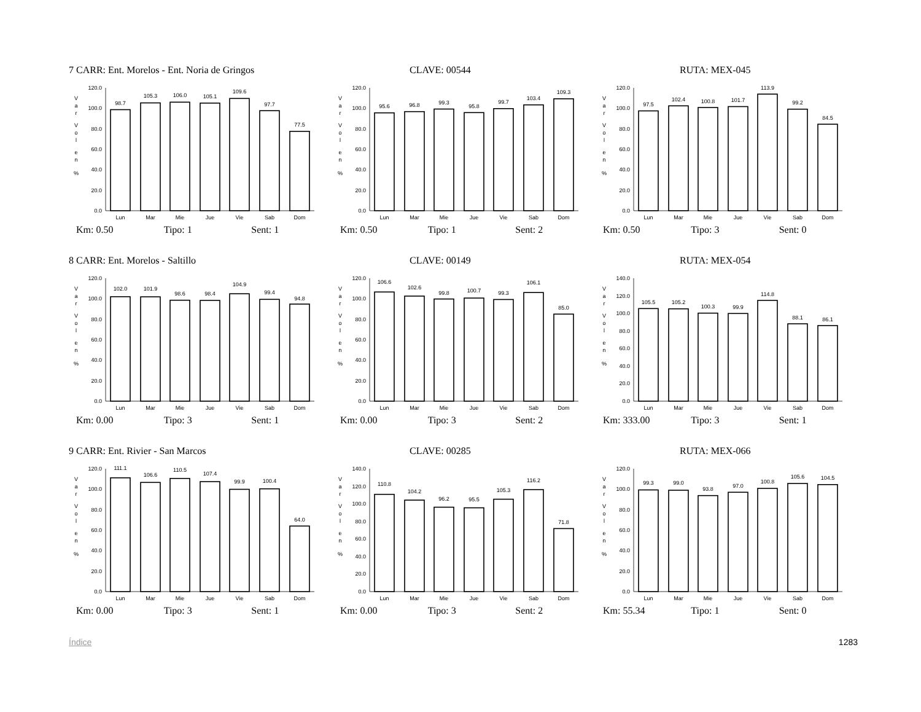7 CARR: Ent. Morelos - Ent. Noria de Gringos
CLAVE: 00544
RUTA: MEX-045
V
a
r
V
o
l
e
n
%
0.0
20.0
40.0
60.0
80.0
100.0
120.0
98.7
105.3
106.0
105.1
109.6
97.7
77.5
Lun
Mar
Mie
Jue
Vie
Sab
Dom
V
a
r
V
o
l
e
n
%
0.0
20.0
40.0
60.0
80.0
100.0
120.0
95.6
96.8
99.3
95.8
99.7
103.4
109.3
Lun
Mar
Mie
Jue
Vie
Sab
Dom
V
a
r
V
o
l
e
n
%
0.0
20.0
40.0
60.0
80.0
100.0
120.0
97.5
102.4
100.8
101.7
113.9
99.2
84.5
Lun
Mar
Mie
Jue
Vie
Sab
Dom
Km: 0.50 Tipo: 1 Sent: 1
Km: 0.50 Tipo: 1 Sent: 2
Km: 0.50 Tipo: 3 Sent: 0
8 CARR: Ent. Morelos - Saltillo
CLAVE: 00149
RUTA: MEX-054
V
a
r
V
o
l
e
n
%
0.0
20.0
40.0
60.0
80.0
100.0
120.0
102.0
101.9
98.6
98.4
104.9
99.4
94.8
Lun
Mar
Mie
Jue
Vie
Sab
Dom
V
a
r
V
o
l
e
n
%
0.0
20.0
40.0
60.0
80.0
100.0
120.0
106.6
102.6
99.8
100.7
99.3
106.1
85.0
Lun
Mar
Mie
Jue
Vie
Sab
Dom
V
a
r
V
o
l
e
n
%
0.0
20.0
40.0
60.0
80.0
100.0
120.0
140.0
105.5
105.2
100.3
99.9
114.8
88.1
86.1
Lun
Mar
Mie
Jue
Vie
Sab
Dom
Km: 0.00 Tipo: 3 Sent: 1
Km: 0.00 Tipo: 3 Sent: 2
Km: 333.00 Tipo: 3 Sent: 1
9 CARR: Ent. Rivier - San Marcos
CLAVE: 00285
RUTA: MEX-066
V
a
r
V
o
l
e
n
%
0.0
20.0
40.0
60.0
80.0
100.0
120.0
111.1
106.6
110.5
107.4
99.9
100.4
64.0
Lun
Mar
Mie
Jue
Vie
Sab
Dom
V
a
r
V
o
l
e
n
%
0.0
20.0
40.0
60.0
80.0
100.0
120.0
140.0
110.8
104.2
96.2
95.5
105.3
116.2
71.8
Lun
Mar
Mie
Jue
Vie
Sab
Dom
V
a
r
V
o
l
e
n
%
0.0
20.0
40.0
60.0
80.0
100.0
120.0
99.3
99.0
93.8
97.0
100.8
105.6
104.5
Lun
Mar
Mie
Jue
Vie
Sab
Dom
Km: 0.00 Tipo: 3 Sent: 1
Km: 0.00 Tipo: 3 Sent: 2
Km: 55.34 Tipo: 1 Sent: 0
Índice 1283